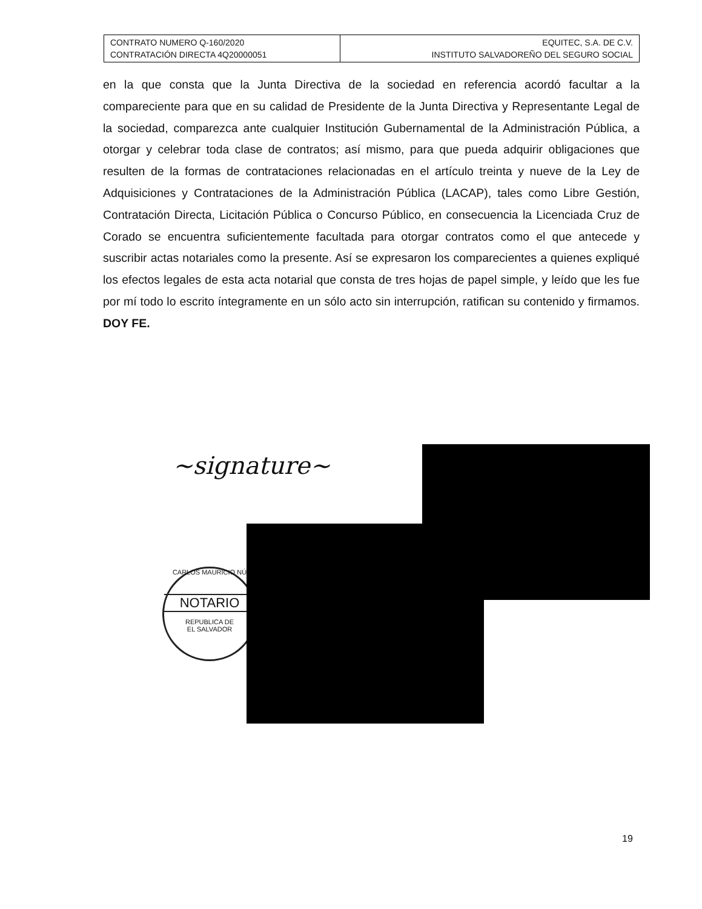| CONTRATO NUMERO Q-160/2020 CONTRATACIÓN DIRECTA 4Q20000051 | EQUITEC, S.A. DE C.V. INSTITUTO SALVADOREÑO DEL SEGURO SOCIAL |
en la que consta que la Junta Directiva de la sociedad en referencia acordó facultar a la compareciente para que en su calidad de Presidente de la Junta Directiva y Representante Legal de la sociedad, comparezca ante cualquier Institución Gubernamental de la Administración Pública, a otorgar y celebrar toda clase de contratos; así mismo, para que pueda adquirir obligaciones que resulten de la formas de contrataciones relacionadas en el artículo treinta y nueve de la Ley de Adquisiciones y Contrataciones de la Administración Pública (LACAP), tales como Libre Gestión, Contratación Directa, Licitación Pública o Concurso Público, en consecuencia la Licenciada Cruz de Corado se encuentra suficientemente facultada para otorgar contratos como el que antecede y suscribir actas notariales como la presente. Así se expresaron los comparecientes a quienes expliqué los efectos legales de esta acta notarial que consta de tres hojas de papel simple, y leído que les fue por mí todo lo escrito íntegramente en un sólo acto sin interrupción, ratifican su contenido y firmamos. DOY FE.
~signature~
CARLOS MAURICIO NÚ
NOTARIO
REPUBLICA DE
EL SALVADOR
19